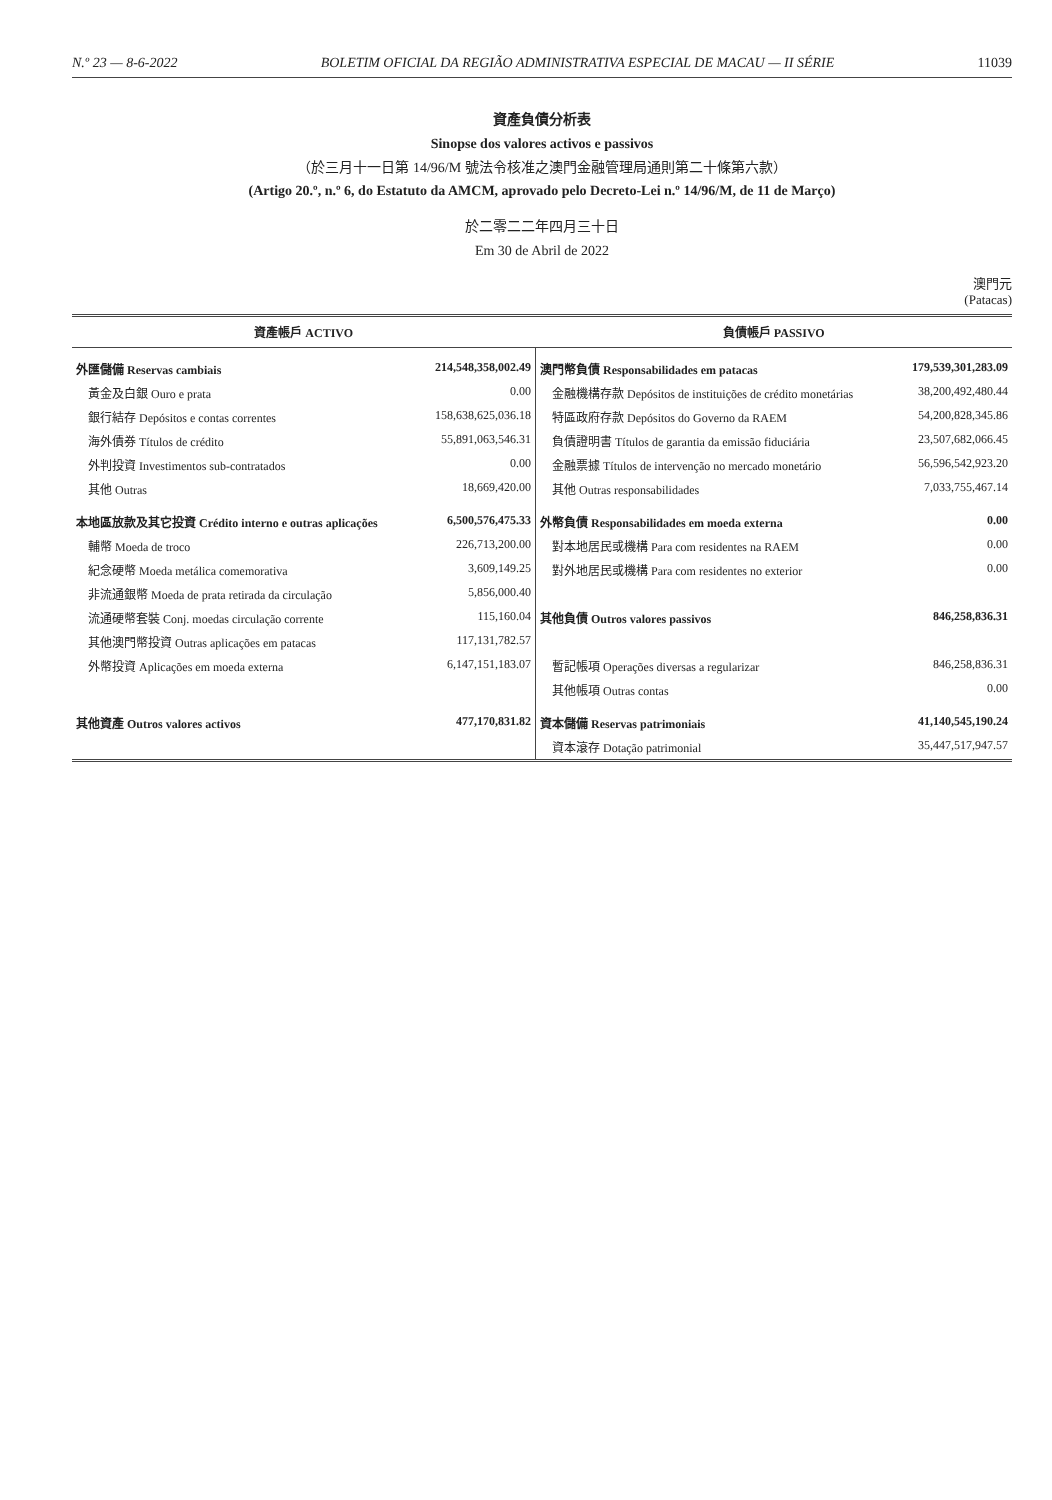N.º 23 — 8-6-2022 BOLETIM OFICIAL DA REGIÃO ADMINISTRATIVA ESPECIAL DE MACAU — II SÉRIE 11039
資產負債分析表
Sinopse dos valores activos e passivos
（於三月十一日第 14/96/M 號法令核准之澳門金融管理局通則第二十條第六款）
(Artigo 20.º, n.º 6, do Estatuto da AMCM, aprovado pelo Decreto-Lei n.º 14/96/M, de 11 de Março)
於二零二二年四月三十日
Em 30 de Abril de 2022
澳門元
(Patacas)
| 資產帳戶 ACTIVO | | 負債帳戶 PASSIVO | |
| --- | --- | --- | --- |
| 外匯儲備 Reservas cambiais | 214,548,358,002.49 | 澳門幣負債 Responsabilidades em patacas | 179,539,301,283.09 |
| 黃金及白銀 Ouro e prata | 0.00 | 金融機構存款 Depósitos de instituições de crédito monetárias | 38,200,492,480.44 |
| 銀行結存 Depósitos e contas correntes | 158,638,625,036.18 | 特區政府存款 Depósitos do Governo da RAEM | 54,200,828,345.86 |
| 海外債券 Títulos de crédito | 55,891,063,546.31 | 負債證明書 Títulos de garantia da emissão fiduciária | 23,507,682,066.45 |
| 外判投資 Investimentos sub-contratados | 0.00 | 金融票據 Títulos de intervenção no mercado monetário | 56,596,542,923.20 |
| 其他 Outras | 18,669,420.00 | 其他 Outras responsabilidades | 7,033,755,467.14 |
| 本地區放款及其它投資 Crédito interno e outras aplicações | 6,500,576,475.33 | 外幣負債 Responsabilidades em moeda externa | 0.00 |
| 輔幣 Moeda de troco | 226,713,200.00 | 對本地居民或機構 Para com residentes na RAEM | 0.00 |
| 紀念硬幣 Moeda metálica comemorativa | 3,609,149.25 | 對外地居民或機構 Para com residentes no exterior | 0.00 |
| 非流通銀幣 Moeda de prata retirada da circulação | 5,856,000.40 | | |
| 流通硬幣套裝 Conj. moedas circulação corrente | 115,160.04 | 其他負債 Outros valores passivos | 846,258,836.31 |
| 其他澳門幣投資 Outras aplicações em patacas | 117,131,782.57 | | |
| 外幣投資 Aplicações em moeda externa | 6,147,151,183.07 | 暫記帳項 Operações diversas a regularizar | 846,258,836.31 |
| | | 其他帳項 Outras contas | 0.00 |
| 其他資產 Outros valores activos | 477,170,831.82 | 資本儲備 Reservas patrimoniais | 41,140,545,190.24 |
| | | 資本滾存 Dotação patrimonial | 35,447,517,947.57 |